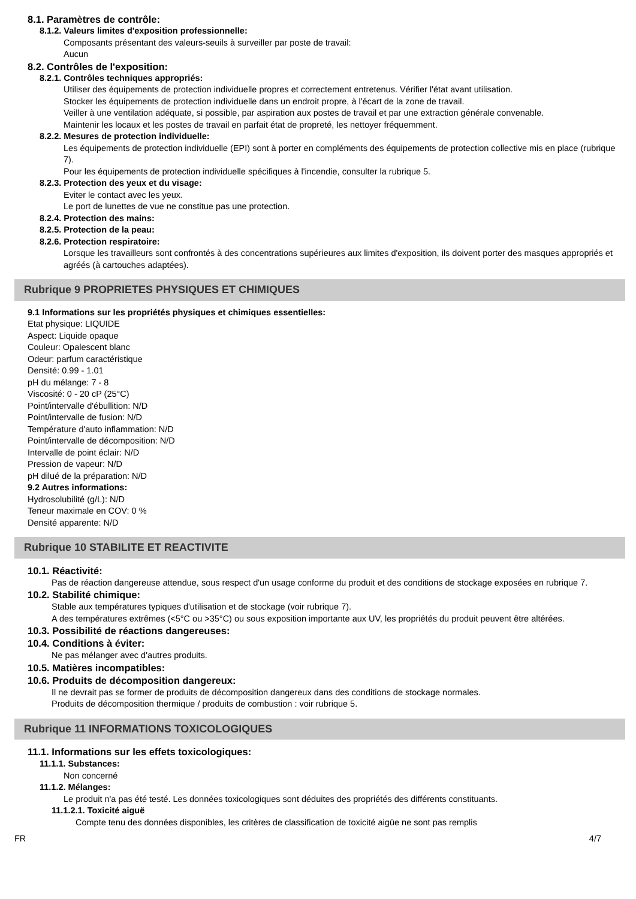8.1. Paramètres de contrôle:
8.1.2. Valeurs limites d'exposition professionnelle:
Composants présentant des valeurs-seuils à surveiller par poste de travail:
Aucun
8.2. Contrôles de l'exposition:
8.2.1. Contrôles techniques appropriés:
Utiliser des équipements de protection individuelle propres et correctement entretenus. Vérifier l'état avant utilisation.
Stocker les équipements de protection individuelle dans un endroit propre, à l'écart de la zone de travail.
Veiller à une ventilation adéquate, si possible, par aspiration aux postes de travail et par une extraction générale convenable.
Maintenir les locaux et les postes de travail en parfait état de propreté, les nettoyer fréquemment.
8.2.2. Mesures de protection individuelle:
Les équipements de protection individuelle (EPI) sont à porter en compléments des équipements de protection collective mis en place (rubrique 7).
Pour les équipements de protection individuelle spécifiques à l'incendie, consulter la rubrique 5.
8.2.3. Protection des yeux et du visage:
Eviter le contact avec les yeux.
Le port de lunettes de vue ne constitue pas une protection.
8.2.4. Protection des mains:
8.2.5. Protection de la peau:
8.2.6. Protection respiratoire:
Lorsque les travailleurs sont confrontés à des concentrations supérieures aux limites d'exposition, ils doivent porter des masques appropriés et agréés (à cartouches adaptées).
Rubrique 9 PROPRIETES PHYSIQUES ET CHIMIQUES
9.1 Informations sur les propriétés physiques et chimiques essentielles:
Etat physique: LIQUIDE
Aspect: Liquide opaque
Couleur: Opalescent blanc
Odeur: parfum caractéristique
Densité: 0.99 - 1.01
pH du mélange: 7 - 8
Viscosité: 0 - 20 cP (25°C)
Point/intervalle d'ébullition: N/D
Point/intervalle de fusion: N/D
Température d'auto inflammation: N/D
Point/intervalle de décomposition: N/D
Intervalle de point éclair: N/D
Pression de vapeur: N/D
pH dilué de la préparation: N/D
9.2 Autres informations:
Hydrosolubilité (g/L): N/D
Teneur maximale en COV: 0 %
Densité apparente: N/D
Rubrique 10 STABILITE ET REACTIVITE
10.1. Réactivité:
Pas de réaction dangereuse attendue, sous respect d'un usage conforme du produit et des conditions de stockage exposées en rubrique 7.
10.2. Stabilité chimique:
Stable aux températures typiques d'utilisation et de stockage (voir rubrique 7).
A des températures extrêmes (<5°C ou >35°C) ou sous exposition importante aux UV, les propriétés du produit peuvent être altérées.
10.3. Possibilité de réactions dangereuses:
10.4. Conditions à éviter:
Ne pas mélanger avec d'autres produits.
10.5. Matières incompatibles:
10.6. Produits de décomposition dangereux:
Il ne devrait pas se former de produits de décomposition dangereux dans des conditions de stockage normales.
Produits de décomposition thermique / produits de combustion : voir rubrique 5.
Rubrique 11 INFORMATIONS TOXICOLOGIQUES
11.1. Informations sur les effets toxicologiques:
11.1.1. Substances:
Non concerné
11.1.2. Mélanges:
Le produit n'a pas été testé. Les données toxicologiques sont déduites des propriétés des différents constituants.
11.1.2.1. Toxicité aiguë
Compte tenu des données disponibles, les critères de classification de toxicité aigüe ne sont pas remplis
FR 4/7